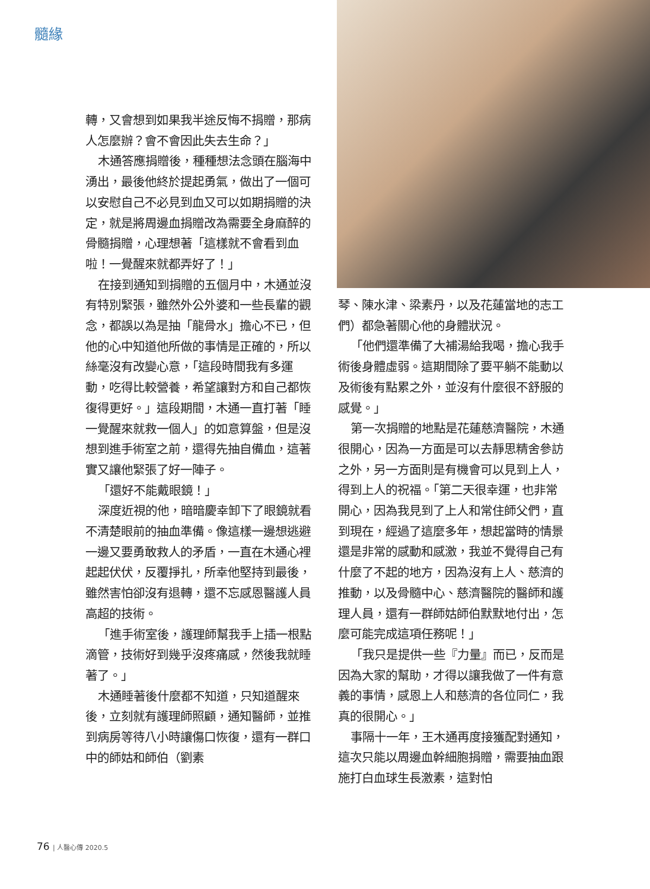髓緣
轉，又會想到如果我半途反悔不捐贈，那病人怎麼辦？會不會因此失去生命？」
木通答應捐贈後，種種想法念頭在腦海中湧出，最後他終於提起勇氣，做出了一個可以安慰自己不必見到血又可以如期捐贈的決定，就是將周邊血捐贈改為需要全身麻醉的骨髓捐贈，心理想著「這樣就不會看到血啦！一覺醒來就都弄好了！」
在接到通知到捐贈的五個月中，木通並沒有特別緊張，雖然外公外婆和一些長輩的觀念，都誤以為是抽「龍骨水」擔心不已，但他的心中知道他所做的事情是正確的，所以絲毫沒有改變心意，「這段時間我有多運動，吃得比較營養，希望讓對方和自己都恢復得更好。」這段期間，木通一直打著「睡一覺醒來就救一個人」的如意算盤，但是沒想到進手術室之前，還得先抽自備血，這著實又讓他緊張了好一陣子。
「還好不能戴眼鏡！」
深度近視的他，暗暗慶幸卸下了眼鏡就看不清楚眼前的抽血準備。像這樣一邊想逃避一邊又要勇敢救人的矛盾，一直在木通心裡起起伏伏，反覆掙扎，所幸他堅持到最後，雖然害怕卻沒有退轉，還不忘感恩醫護人員高超的技術。
「進手術室後，護理師幫我手上插一根點滴管，技術好到幾乎沒疼痛感，然後我就睡著了。」
木通睡著後什麼都不知道，只知道醒來後，立刻就有護理師照顧，通知醫師，並推到病房等待八小時讓傷口恢復，還有一群口中的師姑和師伯（劉素
琴、陳水津、梁素丹，以及花蓮當地的志工們）都急著關心他的身體狀況。
「他們還準備了大補湯給我喝，擔心我手術後身體虛弱。這期間除了要平躺不能動以及術後有點累之外，並沒有什麼很不舒服的感覺。」
第一次捐贈的地點是花蓮慈濟醫院，木通很開心，因為一方面是可以去靜思精舍參訪之外，另一方面則是有機會可以見到上人，得到上人的祝福。「第二天很幸運，也非常開心，因為我見到了上人和常住師父們，直到現在，經過了這麼多年，想起當時的情景還是非常的感動和感激，我並不覺得自己有什麼了不起的地方，因為沒有上人、慈濟的推動，以及骨髓中心、慈濟醫院的醫師和護理人員，還有一群師姑師伯默默地付出，怎麼可能完成這項任務呢！」
「我只是提供一些『力量』而已，反而是因為大家的幫助，才得以讓我做了一件有意義的事情，感恩上人和慈濟的各位同仁，我真的很開心。」
事隔十一年，王木通再度接獲配對通知，這次只能以周邊血幹細胞捐贈，需要抽血跟施打白血球生長激素，這對怕
76 | 人醫心傳 2020.5